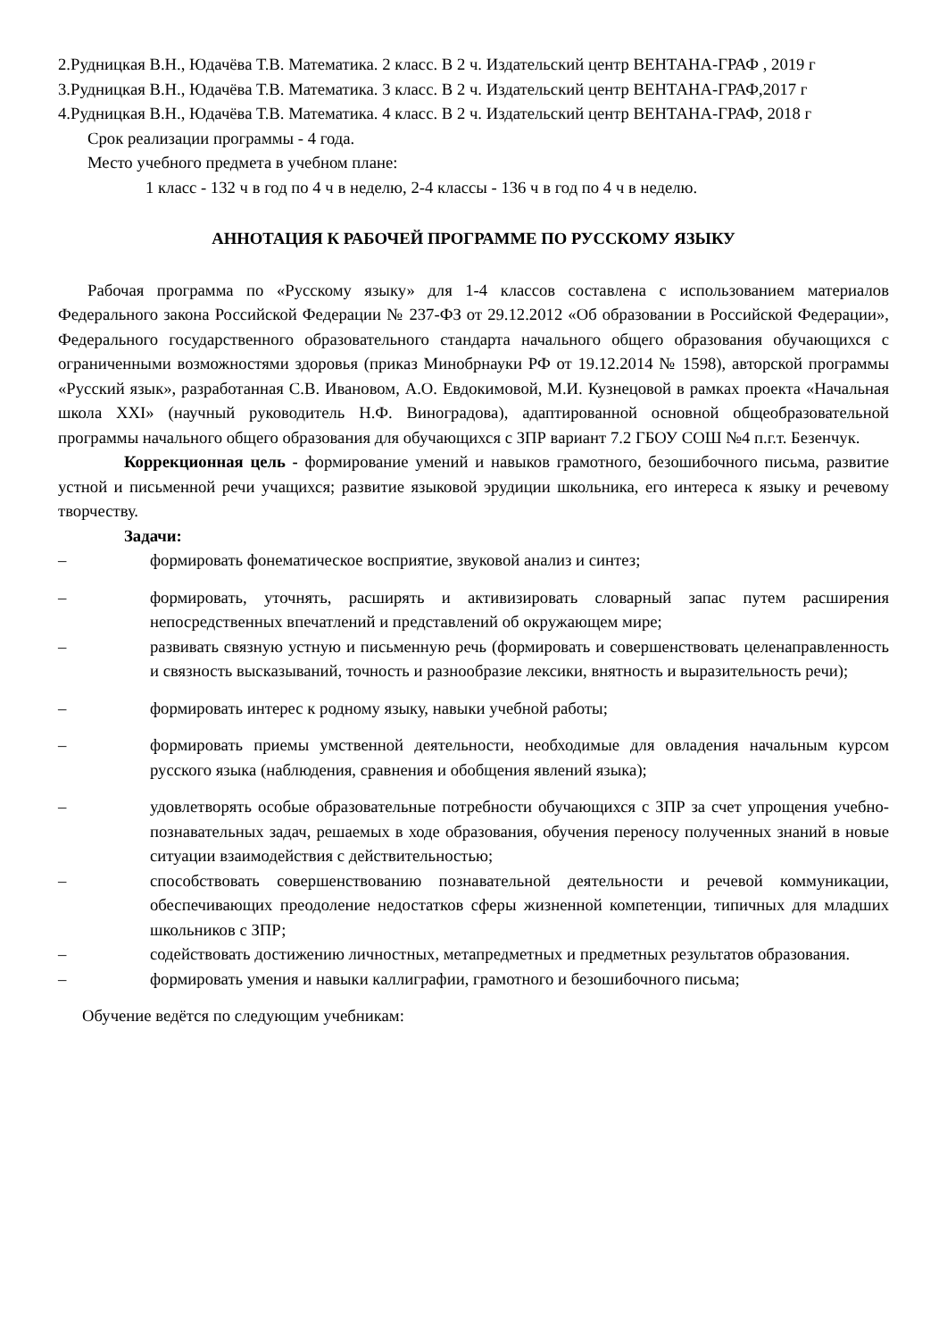2.Рудницкая В.Н., Юдачёва Т.В. Математика. 2 класс. В 2 ч. Издательский центр ВЕНТАНА-ГРАФ , 2019 г
3.Рудницкая В.Н., Юдачёва Т.В. Математика. 3 класс. В 2 ч. Издательский центр ВЕНТАНА-ГРАФ,2017 г
4.Рудницкая В.Н., Юдачёва Т.В. Математика. 4 класс. В 2 ч. Издательский центр ВЕНТАНА-ГРАФ, 2018 г
Срок реализации программы - 4 года.
Место учебного предмета в учебном плане:
1 класс - 132 ч в год по 4 ч в неделю, 2-4 классы - 136 ч в год по 4 ч в неделю.
АННОТАЦИЯ К РАБОЧЕЙ ПРОГРАММЕ ПО РУССКОМУ ЯЗЫКУ
Рабочая программа по «Русскому языку» для 1-4 классов составлена с использованием материалов Федерального закона Российской Федерации № 237-ФЗ от 29.12.2012 «Об образовании в Российской Федерации», Федерального государственного образовательного стандарта начального общего образования обучающихся с ограниченными возможностями здоровья (приказ Минобрнауки РФ от 19.12.2014 № 1598), авторской программы «Русский язык», разработанная С.В. Ивановом, А.О. Евдокимовой, М.И. Кузнецовой в рамках проекта «Начальная школа XXI» (научный руководитель Н.Ф. Виноградова), адаптированной основной общеобразовательной программы начального общего образования для обучающихся с ЗПР вариант 7.2 ГБОУ СОШ №4 п.г.т. Безенчук.
Коррекционная цель - формирование умений и навыков грамотного, безошибочного письма, развитие устной и письменной речи учащихся; развитие языковой эрудиции школьника, его интереса к языку и речевому творчеству.
Задачи:
– формировать фонематическое восприятие, звуковой анализ и синтез;
– формировать, уточнять, расширять и активизировать словарный запас путем расширения непосредственных впечатлений и представлений об окружающем мире;
– развивать связную устную и письменную речь (формировать и совершенствовать целенаправленность и связность высказываний, точность и разнообразие лексики, внятность и выразительность речи);
– формировать интерес к родному языку, навыки учебной работы;
– формировать приемы умственной деятельности, необходимые для овладения начальным курсом русского языка (наблюдения, сравнения и обобщения явлений языка);
– удовлетворять особые образовательные потребности обучающихся с ЗПР за счет упрощения учебно-познавательных задач, решаемых в ходе образования, обучения переносу полученных знаний в новые ситуации взаимодействия с действительностью;
– способствовать совершенствованию познавательной деятельности и речевой коммуникации, обеспечивающих преодоление недостатков сферы жизненной компетенции, типичных для младших школьников с ЗПР;
– содействовать достижению личностных, метапредметных и предметных результатов образования.
– формировать умения и навыки каллиграфии, грамотного и безошибочного письма;
Обучение ведётся по следующим учебникам: